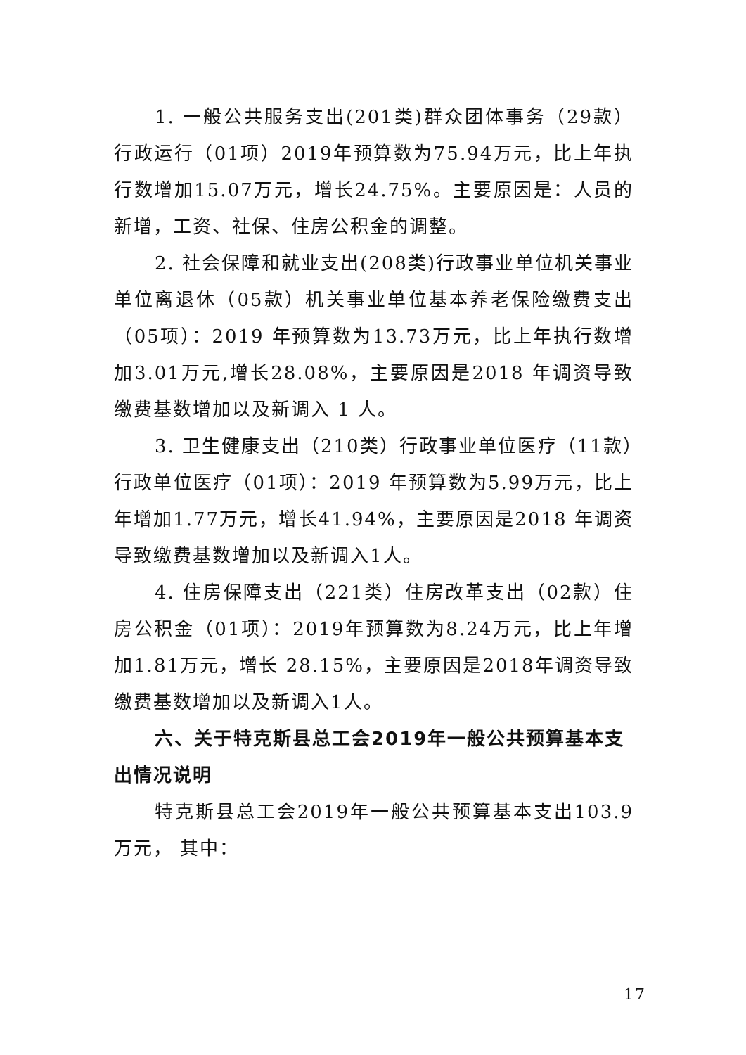1. 一般公共服务支出(201类)群众团体事务（29款）行政运行（01项）2019年预算数为75.94万元，比上年执行数增加15.07万元，增长24.75%。主要原因是：人员的新增，工资、社保、住房公积金的调整。
2. 社会保障和就业支出(208类)行政事业单位机关事业单位离退休（05款）机关事业单位基本养老保险缴费支出（05项）：2019 年预算数为13.73万元，比上年执行数增加3.01万元,增长28.08%，主要原因是2018 年调资导致缴费基数增加以及新调入 1 人。
3. 卫生健康支出（210类）行政事业单位医疗（11款）行政单位医疗（01项）：2019 年预算数为5.99万元，比上年增加1.77万元，增长41.94%，主要原因是2018 年调资导致缴费基数增加以及新调入1人。
4. 住房保障支出（221类）住房改革支出（02款）住房公积金（01项）：2019年预算数为8.24万元，比上年增加1.81万元，增长 28.15%，主要原因是2018年调资导致缴费基数增加以及新调入1人。
六、关于特克斯县总工会2019年一般公共预算基本支出情况说明
特克斯县总工会2019年一般公共预算基本支出103.9万元， 其中：
17